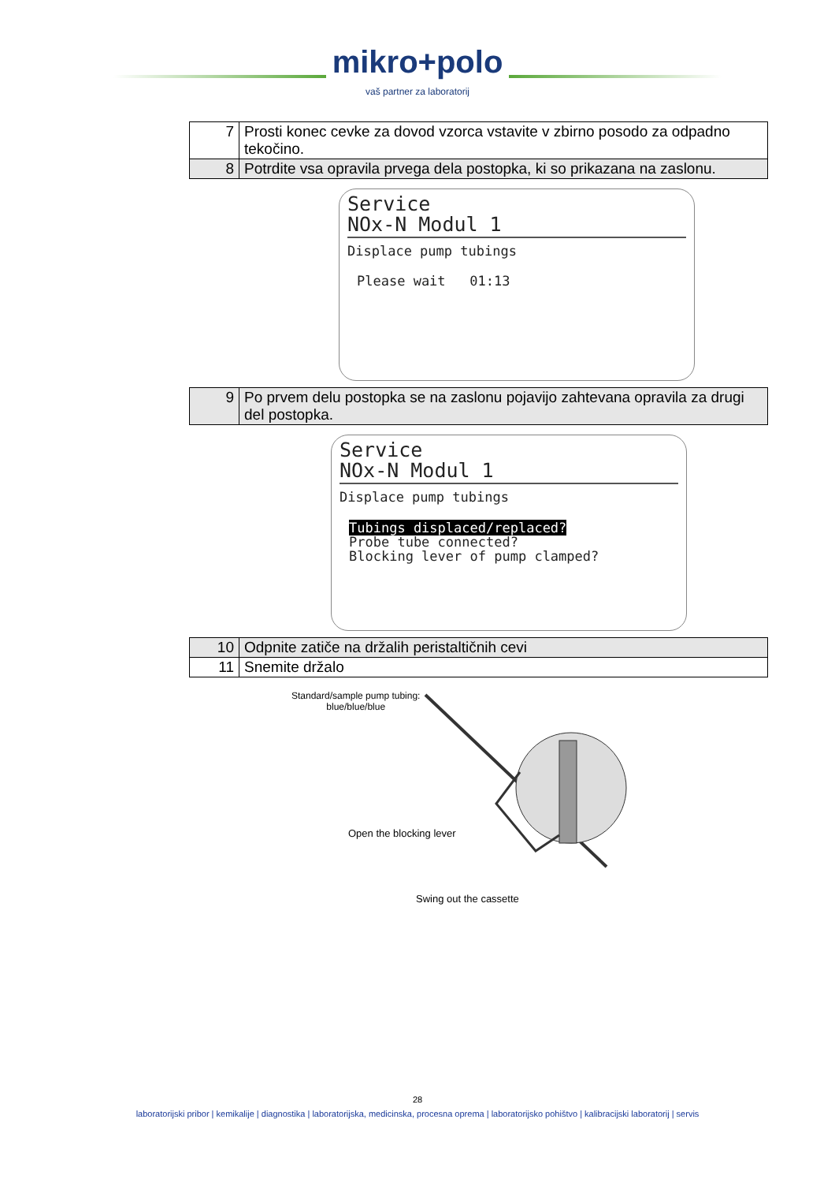mikro+polo
vaš partner za laboratorij
| 7 | Prosti konec cevke za dovod vzorca vstavite v zbirno posodo za odpadno tekočino. |
| 8 | Potrdite vsa opravila prvega dela postopka, ki so prikazana na zaslonu. |
Service
NOx-N Modul 1
Displace pump tubings
Please wait 01:13
| 9 | Po prvem delu postopka se na zaslonu pojavijo zahtevana opravila za drugi del postopka. |
Service
NOx-N Modul 1
Displace pump tubings
Tubings displaced/replaced?
Probe tube connected?
Blocking lever of pump clamped?
| 10 | Odpnite zatiče na držalih peristaltičnih cevi |
| 11 | Snemite držalo |
Standard/sample pump tubing:
blue/blue/blue
Open the blocking lever
Swing out the cassette
28
laboratorijski pribor | kemikalije | diagnostika | laboratorijska, medicinska, procesna oprema | laboratorijsko pohištvo | kalibracijski laboratorij | servis